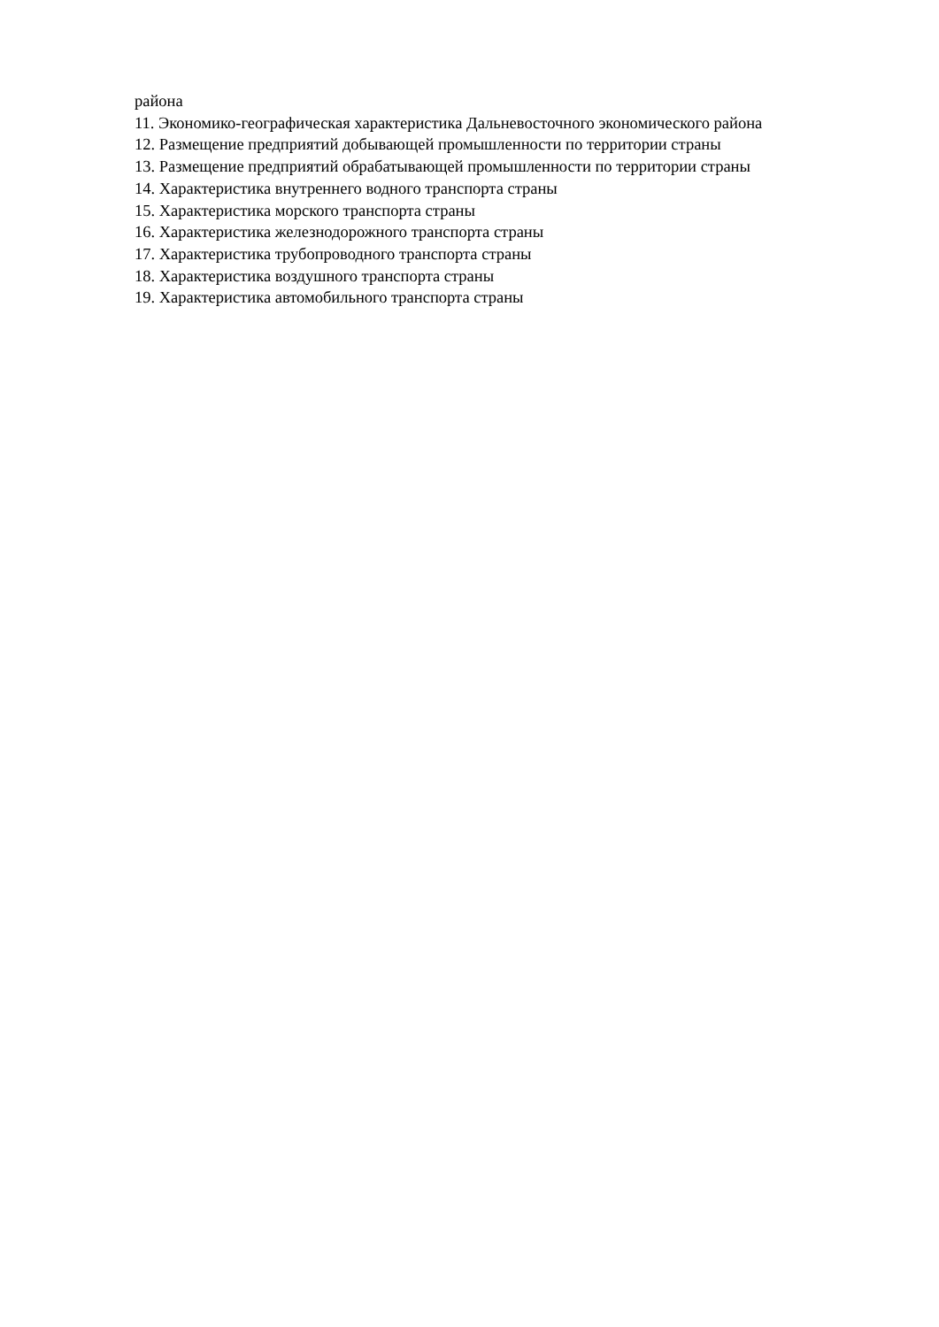района
11. Экономико-географическая характеристика Дальневосточного экономического района
12. Размещение предприятий добывающей промышленности по территории страны
13. Размещение предприятий обрабатывающей промышленности по территории страны
14. Характеристика внутреннего водного транспорта страны
15. Характеристика морского транспорта страны
16. Характеристика железнодорожного транспорта страны
17. Характеристика трубопроводного транспорта страны
18. Характеристика воздушного транспорта страны
19. Характеристика автомобильного транспорта страны